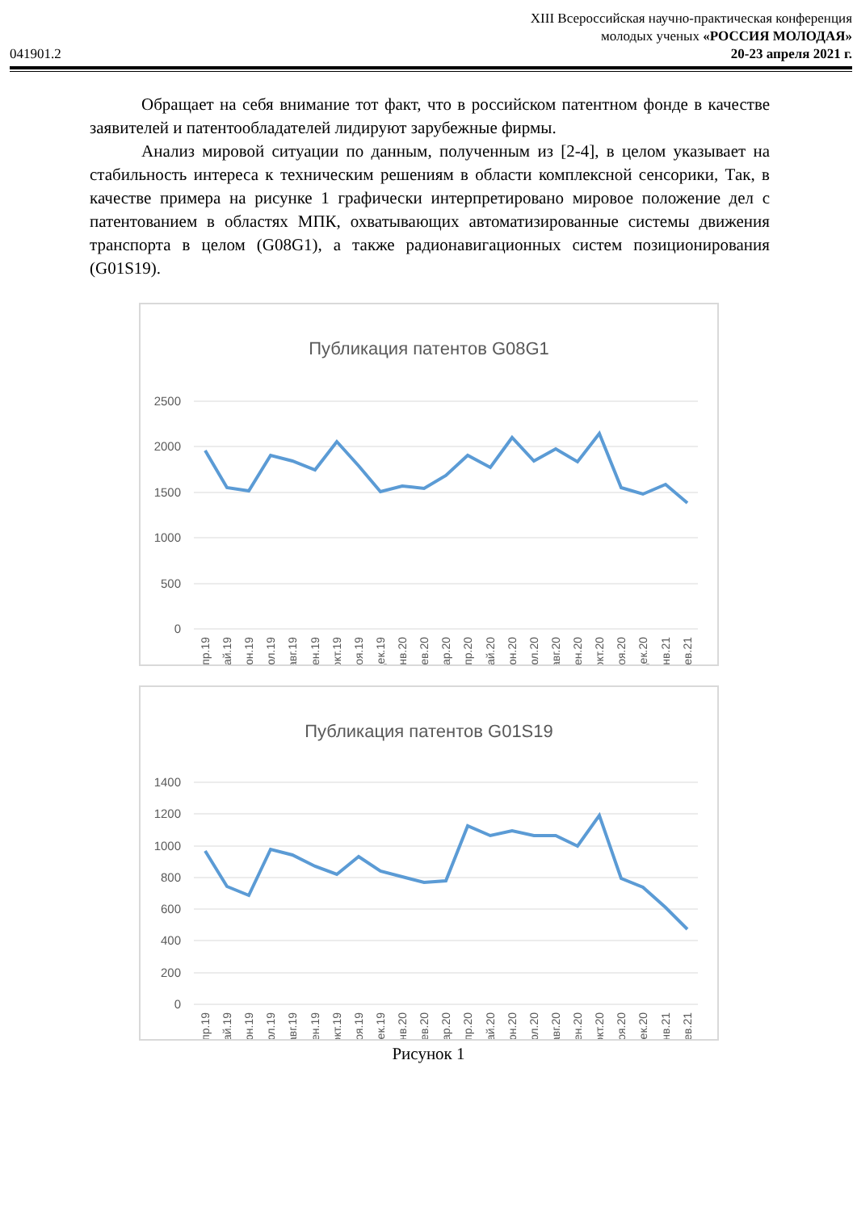041901.2
XIII Всероссийская научно-практическая конференция
молодых ученых «РОССИЯ МОЛОДАЯ»
20-23 апреля 2021 г.
Обращает на себя внимание тот факт, что в российском патентном фонде в качестве заявителей и патентообладателей лидируют зарубежные фирмы.
Анализ мировой ситуации по данным, полученным из [2-4], в целом указывает на стабильность интереса к техническим решениям в области комплексной сенсорики, Так, в качестве примера на рисунке 1 графически интерпретировано мировое положение дел с патентованием в областях МПК, охватывающих автоматизированные системы движения транспорта в целом (G08G1), а также радионавигационных систем позиционирования (G01S19).
Публикация патентов G08G1
2500
2000
1500
1000
500
0
апр.19
май.19
июн.19
июл.19
авг.19
сен.19
окт.19
ноя.19
дек.19
янв.20
фев.20
мар.20
апр.20
май.20
июн.20
июл.20
авг.20
сен.20
окт.20
ноя.20
дек.20
янв.21
фев.21
Публикация патентов G01S19
1400
1200
1000
800
600
400
200
0
апр.19
май.19
июн.19
июл.19
авг.19
сен.19
окт.19
ноя.19
дек.19
янв.20
фев.20
мар.20
апр.20
май.20
июн.20
июл.20
авг.20
сен.20
окт.20
ноя.20
дек.20
янв.21
фев.21
Рисунок 1